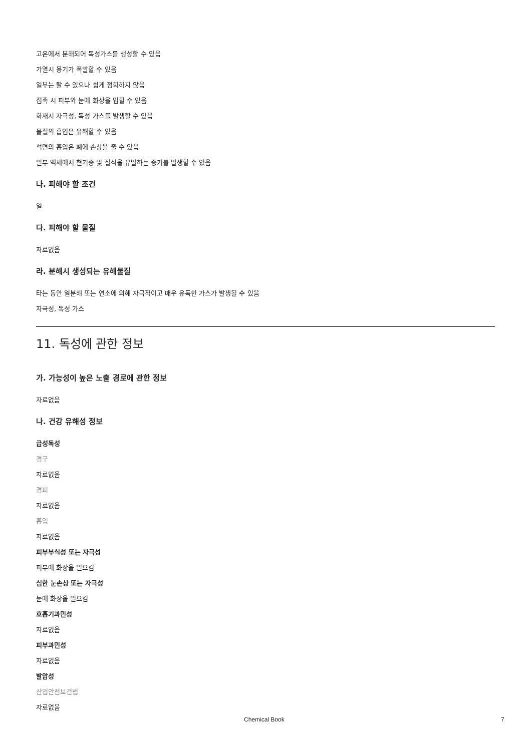고온에서 분해되어 독성가스를 생성할 수 있음
가열시 용기가 폭발할 수 있음
일부는 탈 수 있으나 쉽게 점화하지 않음
접촉 시 피부와 눈에 화상을 입힐 수 있음
화재시 자극성, 독성 가스를 발생할 수 있음
물질의 흡입은 유해할 수 있음
석면의 흡입은 폐에 손상을 줄 수 있음
일부 액체에서 현기증 및 질식을 유발하는 증기를 발생할 수 있음
나. 피해야 할 조건
열
다. 피해야 할 물질
자료없음
라. 분해시 생성되는 유해물질
타는 동안 열분해 또는 연소에 의해 자극적이고 매우 유독한 가스가 발생될 수 있음
자극성, 독성 가스
11. 독성에 관한 정보
가. 가능성이 높은 노출 경로에 관한 정보
자료없음
나. 건강 유해성 정보
급성독성
경구
자료없음
경피
자료없음
흡입
자료없음
피부부식성 또는 자극성
피부에 화상을 일으킴
심한 눈손상 또는 자극성
눈에 화상을 일으킴
호흡기과민성
자료없음
피부과민성
자료없음
발암성
산업안전보건법
자료없음
Chemical Book 7